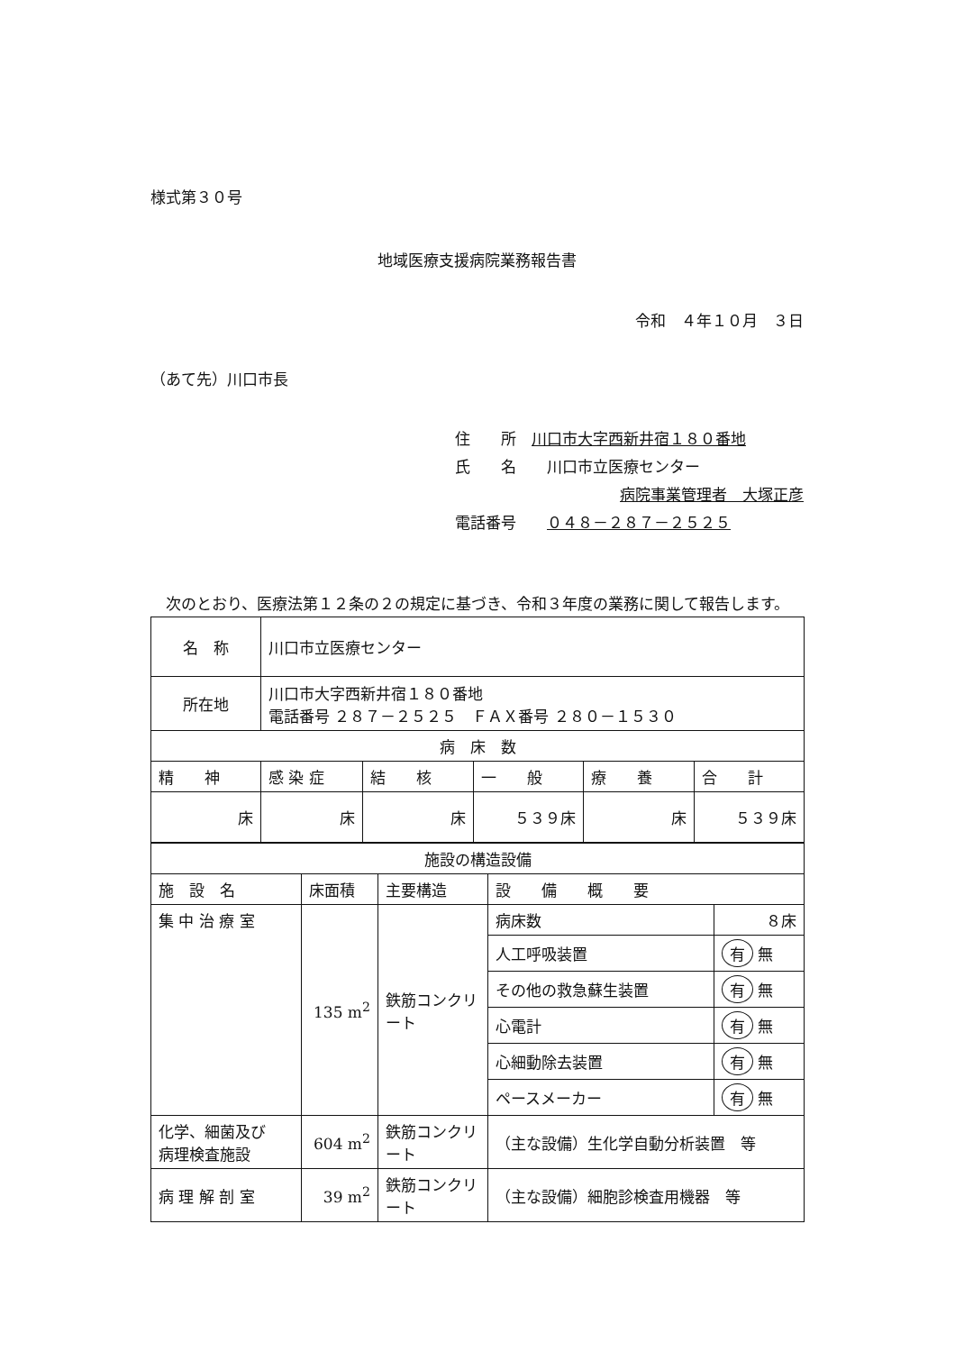様式第３０号
地域医療支援病院業務報告書
令和　４年１０月　３日
（あて先）川口市長
住　　所　川口市大字西新井宿１８０番地
氏　　名　　川口市立医療センター
病院事業管理者　大塚正彦
電話番号　　０４８－２８７－２５２５
　次のとおり、医療法第１２条の２の規定に基づき、令和３年度の業務に関して報告します。
| 名 称 | 川口市立医療センター | | | | |
| 所在地 | 川口市大字西新井宿１８０番地 電話番号 ２８７－２５２５ ＦＡＸ番号 ２８０－１５３０ | | | | |
| 病 床 数 | | | | | |
| 精 神 | 感 染 症 | 結 核 | 一 般 | 療 養 | 合 計 |
| 床 | 床 | 床 | ５３９床 | 床 | ５３９床 |
| 施設の構造設備 | | | | |
| 施 設 名 | 床面積 | 主要構造 | 設 備 概 要 | |
| 集 中 治 療 室 | 135 m<sup>2</sup> | 鉄筋コンクリート | 病床数 | ８床 |
| | | | 人工呼吸装置 | 有 無 |
| | | | その他の救急蘇生装置 | 有 無 |
| | | | 心電計 | 有 無 |
| | | | 心細動除去装置 | 有 無 |
| | | | ペースメーカー | 有 無 |
| 化学、細菌及び 病理検査施設 | 604 m<sup>2</sup> | 鉄筋コンクリート | （主な設備）生化学自動分析装置 等 | |
| 病 理 解 剖 室 | 39 m<sup>2</sup> | 鉄筋コンクリート | （主な設備）細胞診検査用機器 等 | |